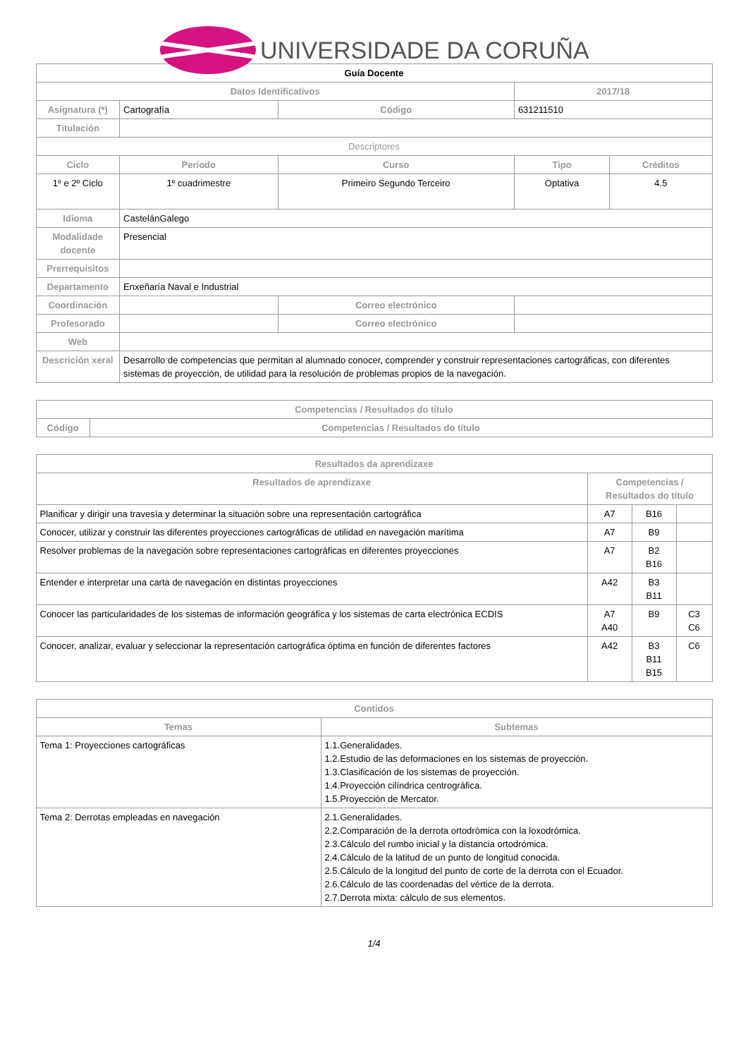UNIVERSIDADE DA CORUÑA
| Guía Docente | | | | | |
| Datos Identificativos | | | | 2017/18 | |
| Asignatura (*) | Cartografía | | Código | 631211510 | |
| Titulación | | | | | |
| Descriptores | | | | | |
| Ciclo | Período | Curso | | Tipo | Créditos |
| 1º e 2º Ciclo | 1º cuadrimestre | Primeiro Segundo Terceiro | | Optativa | 4.5 |
| Idioma | CastelánGalego | | | | |
| Modalidade docente | Presencial | | | | |
| Prerrequisitos | | | | | |
| Departamento | Enxeñaría Naval e Industrial | | | | |
| Coordinación | | | Correo electrónico | | |
| Profesorado | | | Correo electrónico | | |
| Web | | | | | |
| Descrición xeral | Desarrollo de competencias que permitan al alumnado conocer, comprender y construir representaciones cartográficas, con diferentes sistemas de proyección, de utilidad para la resolución de problemas propios de la navegación. | | | | |
| Competencias / Resultados do título | |
| --- | --- |
| Código | Competencias / Resultados do título |
| Resultados da aprendizaxe | | | |
| --- | --- | --- | --- |
| Resultados de aprendizaxe | Competencias / Resultados do título | | |
| Planificar y dirigir una travesía y determinar la situación sobre una representación cartográfica | A7 | B16 | |
| Conocer, utilizar y construir las diferentes proyecciones cartográficas de utilidad en navegación marítima | A7 | B9 | |
| Resolver problemas de la navegación sobre representaciones cartográficas en diferentes proyecciones | A7 | B2 B16 | |
| Entender e interpretar una carta de navegación en distintas proyecciones | A42 | B3 B11 | |
| Conocer las particularidades de los sistemas de información geográfica y los sistemas de carta electrónica ECDIS | A7 A40 | B9 | C3 C6 |
| Conocer, analizar, evaluar y seleccionar la representación cartográfica óptima en función de diferentes factores | A42 | B3 B11 B15 | C6 |
| Contidos | |
| --- | --- |
| Temas | Subtemas |
| Tema 1: Proyecciones cartográficas | 1.1.Generalidades. 1.2.Estudio de las deformaciones en los sistemas de proyección. 1.3.Clasificación de los sistemas de proyección. 1.4.Proyección cilíndrica centrográfica. 1.5.Proyección de Mercator. |
| Tema 2: Derrotas empleadas en navegación | 2.1.Generalidades. 2.2.Comparación de la derrota ortodrómica con la loxodrómica. 2.3.Cálculo del rumbo inicial y la distancia ortodrómica. 2.4.Cálculo de la latitud de un punto de longitud conocida. 2.5.Cálculo de la longitud del punto de corte de la derrota con el Ecuador. 2.6.Cálculo de las coordenadas del vértice de la derrota. 2.7.Derrota mixta: cálculo de sus elementos. |
1/4